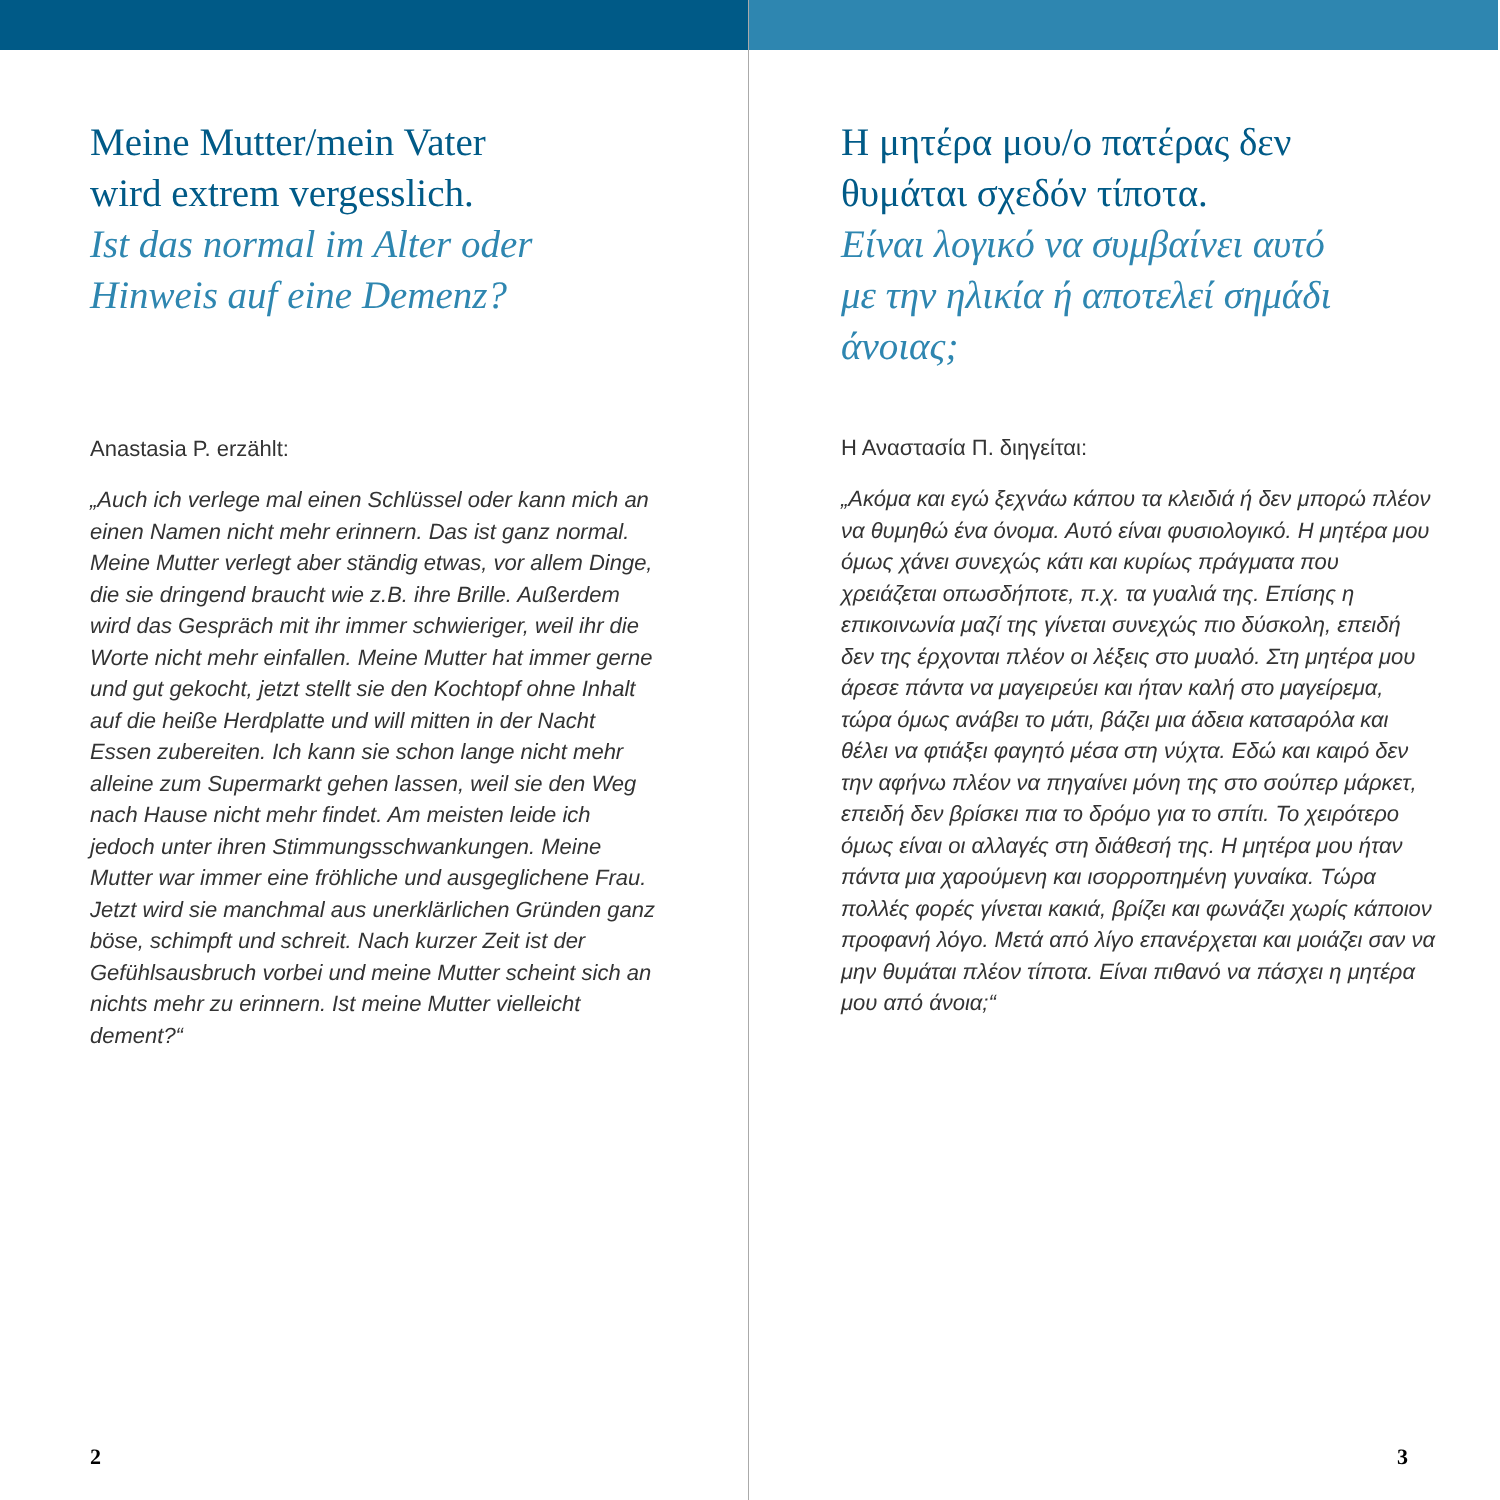Meine Mutter/mein Vater
wird extrem vergesslich.
Ist das normal im Alter oder
Hinweis auf eine Demenz?
Anastasia P. erzählt:
„Auch ich verlege mal einen Schlüssel oder kann mich an einen Namen nicht mehr erinnern. Das ist ganz normal. Meine Mutter verlegt aber ständig etwas, vor allem Dinge, die sie dringend braucht wie z.B. ihre Brille. Außerdem wird das Gespräch mit ihr immer schwieriger, weil ihr die Worte nicht mehr einfallen. Meine Mutter hat immer gerne und gut gekocht, jetzt stellt sie den Kochtopf ohne Inhalt auf die heiße Herdplatte und will mitten in der Nacht Essen zubereiten. Ich kann sie schon lange nicht mehr alleine zum Supermarkt gehen lassen, weil sie den Weg nach Hause nicht mehr findet. Am meisten leide ich jedoch unter ihren Stimmungsschwankungen. Meine Mutter war immer eine fröhliche und ausgeglichene Frau. Jetzt wird sie manchmal aus unerklärlichen Gründen ganz böse, schimpft und schreit. Nach kurzer Zeit ist der Gefühlsausbruch vorbei und meine Mutter scheint sich an nichts mehr zu erinnern. Ist meine Mutter vielleicht dement?“
2
Η μητέρα μου/ο πατέρας δεν
θυμάται σχεδόν τίποτα.
Είναι λογικό να συμβαίνει αυτό
με την ηλικία ή αποτελεί σημάδι
άνοιας;
Η Αναστασία Π. διηγείται:
„Ακόμα και εγώ ξεχνάω κάπου τα κλειδιά ή δεν μπορώ πλέον να θυμηθώ ένα όνομα. Αυτό είναι φυσιολογικό. Η μητέρα μου όμως χάνει συνεχώς κάτι και κυρίως πράγματα που χρειάζεται οπωσδήποτε, π.χ. τα γυαλιά της. Επίσης η επικοινωνία μαζί της γίνεται συνεχώς πιο δύσκολη, επειδή δεν της έρχονται πλέον οι λέξεις στο μυαλό. Στη μητέρα μου άρεσε πάντα να μαγειρεύει και ήταν καλή στο μαγείρεμα, τώρα όμως ανάβει το μάτι, βάζει μια άδεια κατσαρόλα και θέλει να φτιάξει φαγητό μέσα στη νύχτα. Εδώ και καιρό δεν την αφήνω πλέον να πηγαίνει μόνη της στο σούπερ μάρκετ, επειδή δεν βρίσκει πια το δρόμο για το σπίτι. Το χειρότερο όμως είναι οι αλλαγές στη διάθεσή της. Η μητέρα μου ήταν πάντα μια χαρούμενη και ισορροπημένη γυναίκα. Τώρα πολλές φορές γίνεται κακιά, βρίζει και φωνάζει χωρίς κάποιον προφανή λόγο. Μετά από λίγο επανέρχεται και μοιάζει σαν να μην θυμάται πλέον τίποτα. Είναι πιθανό να πάσχει η μητέρα μου από άνοια;“
3